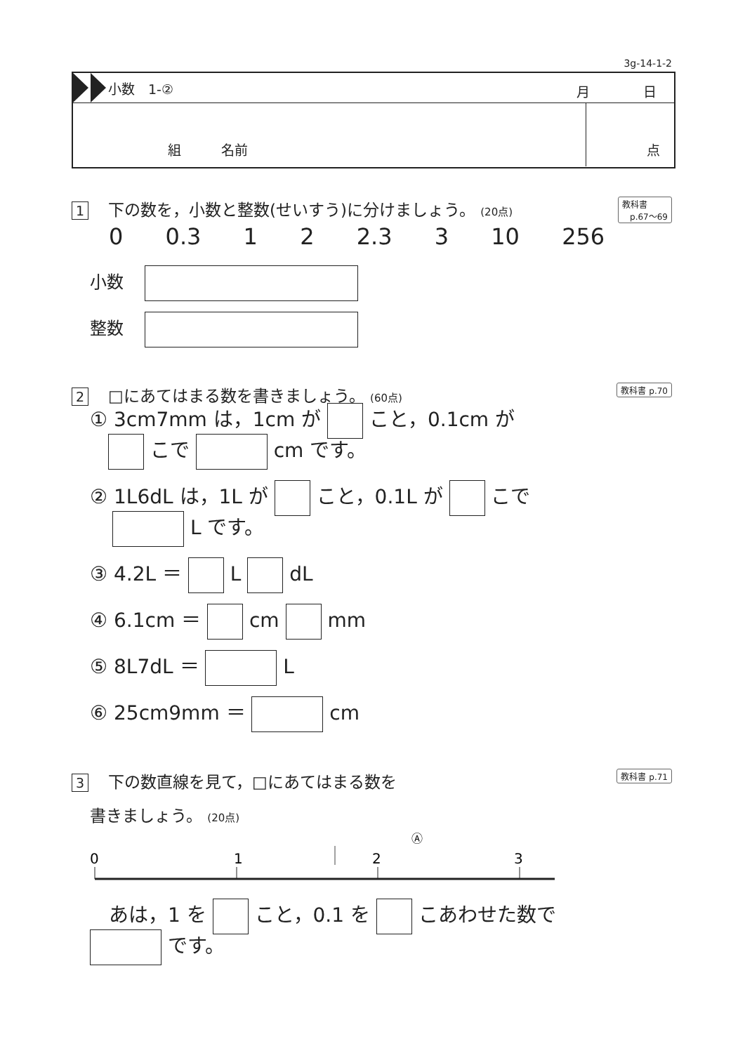3g-14-1-2
小数　1-②
月　　　　日
組　　　名前 点
1 下の数を，小数と整数(せいすう)に分けましょう。 (20点)
教科書
p.67〜69
0 0.3 1 2 2.3 3 10 256
小数
整数
2 □にあてはまる数を書きましょう。 (60点)
教科書 p.70
① 3cm7mm は，1cm が こと，0.1cm が
こで cm です。
② 1L6dL は，1L が こと，0.1L が こで
L です。
③ 4.2L ＝ L dL
④ 6.1cm ＝ cm mm
⑤ 8L7dL ＝ L
⑥ 25cm9mm ＝ cm
3 下の数直線を見て，□にあてはまる数を
教科書 p.71
書きましょう。 (20点)
Ⓐ
0
1
2
3
あは，1 を こと，0.1 を こあわせた数で
です。